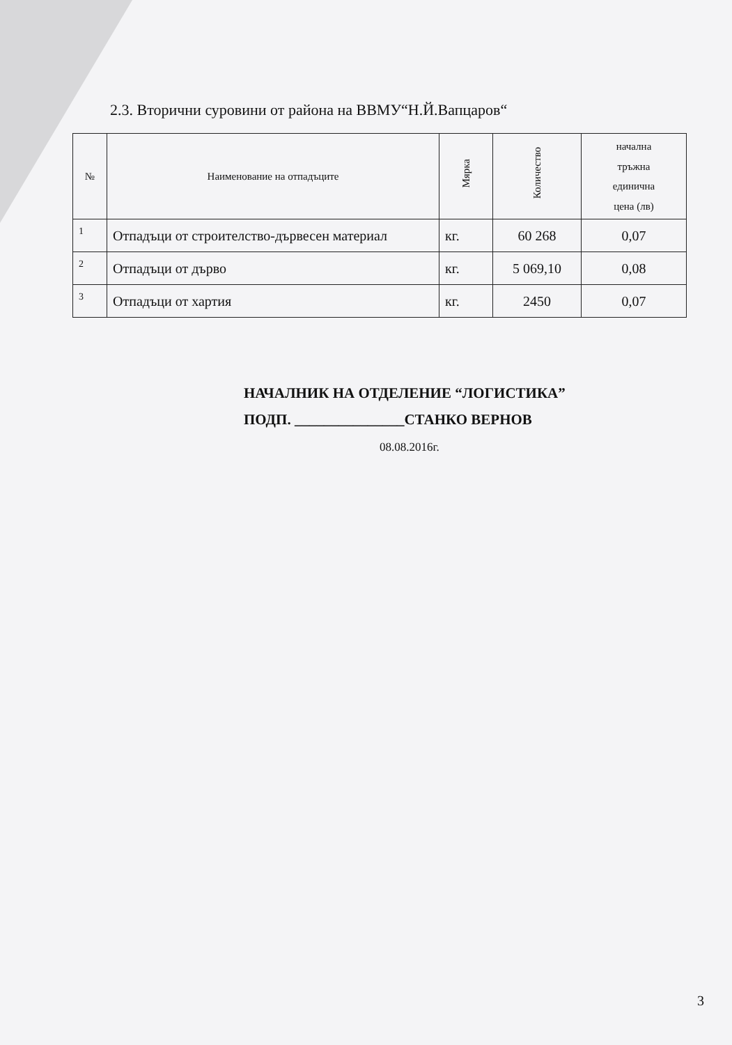2.3. Вторични суровини от района на ВВМУ“Н.Й.Вапцаров“
| № | Наименование на отпадъците | Мярка | Количество | начална тръжна единична цена (лв) |
| --- | --- | --- | --- | --- |
| 1 | Отпадъци от строителство-дървесен материал | кг. | 60 268 | 0,07 |
| 2 | Отпадъци от дърво | кг. | 5 069,10 | 0,08 |
| 3 | Отпадъци от хартия | кг. | 2450 | 0,07 |
НАЧАЛНИК НА ОТДЕЛЕНИЕ “ЛОГИСТИКА”
ПОДП. _______________СТАНКО ВЕРНОВ
08.08.2016г.
3